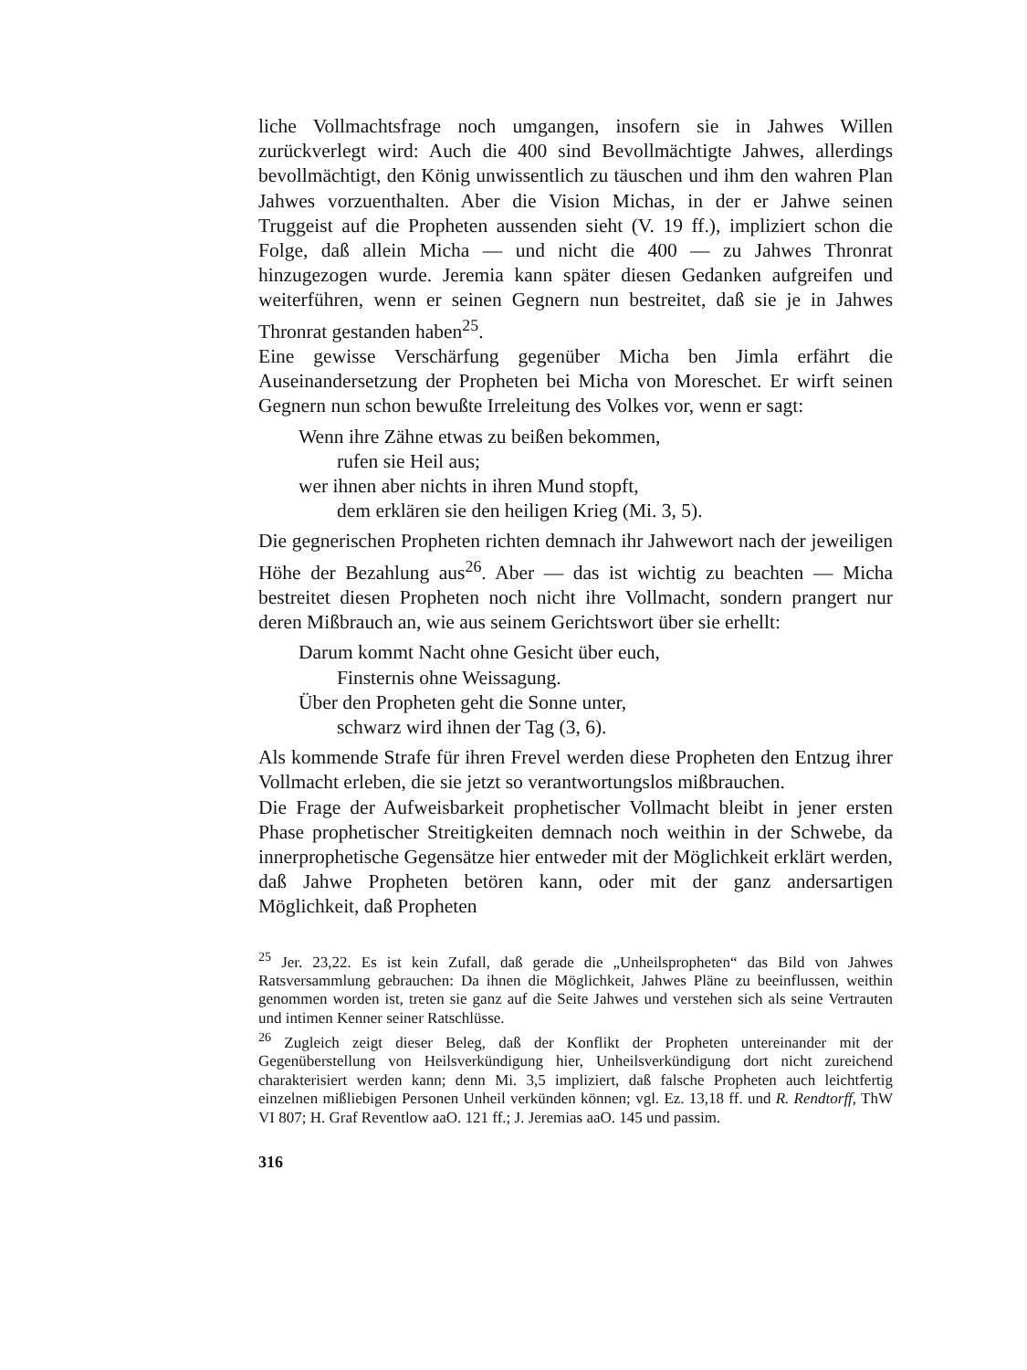liche Vollmachtsfrage noch umgangen, insofern sie in Jahwes Willen zurückverlegt wird: Auch die 400 sind Bevollmächtigte Jahwes, allerdings bevollmächtigt, den König unwissentlich zu täuschen und ihm den wahren Plan Jahwes vorzuenthalten. Aber die Vision Michas, in der er Jahwe seinen Truggeist auf die Propheten aussenden sieht (V. 19 ff.), impliziert schon die Folge, daß allein Micha — und nicht die 400 — zu Jahwes Thronrat hinzugezogen wurde. Jeremia kann später diesen Gedanken aufgreifen und weiterführen, wenn er seinen Gegnern nun bestreitet, daß sie je in Jahwes Thronrat gestanden haben<sup>25</sup>.
Eine gewisse Verschärfung gegenüber Micha ben Jimla erfährt die Auseinandersetzung der Propheten bei Micha von Moreschet. Er wirft seinen Gegnern nun schon bewußte Irreleitung des Volkes vor, wenn er sagt:
Wenn ihre Zähne etwas zu beißen bekommen,
rufen sie Heil aus;
wer ihnen aber nichts in ihren Mund stopft,
dem erklären sie den heiligen Krieg (Mi. 3, 5).
Die gegnerischen Propheten richten demnach ihr Jahwewort nach der jeweiligen Höhe der Bezahlung aus<sup>26</sup>. Aber — das ist wichtig zu beachten — Micha bestreitet diesen Propheten noch nicht ihre Vollmacht, sondern prangert nur deren Mißbrauch an, wie aus seinem Gerichtswort über sie erhellt:
Darum kommt Nacht ohne Gesicht über euch,
Finsternis ohne Weissagung.
Über den Propheten geht die Sonne unter,
schwarz wird ihnen der Tag (3, 6).
Als kommende Strafe für ihren Frevel werden diese Propheten den Entzug ihrer Vollmacht erleben, die sie jetzt so verantwortungslos mißbrauchen.
Die Frage der Aufweisbarkeit prophetischer Vollmacht bleibt in jener ersten Phase prophetischer Streitigkeiten demnach noch weithin in der Schwebe, da innerprophetische Gegensätze hier entweder mit der Möglichkeit erklärt werden, daß Jahwe Propheten betören kann, oder mit der ganz andersartigen Möglichkeit, daß Propheten
<sup>25</sup> Jer. 23,22. Es ist kein Zufall, daß gerade die „Unheilspropheten“ das Bild von Jahwes Ratsversammlung gebrauchen: Da ihnen die Möglichkeit, Jahwes Pläne zu beeinflussen, weithin genommen worden ist, treten sie ganz auf die Seite Jahwes und verstehen sich als seine Vertrauten und intimen Kenner seiner Ratschlüsse.
<sup>26</sup> Zugleich zeigt dieser Beleg, daß der Konflikt der Propheten untereinander mit der Gegenüberstellung von Heilsverkündigung hier, Unheilsverkündigung dort nicht zureichend charakterisiert werden kann; denn Mi. 3,5 impliziert, daß falsche Propheten auch leichtfertig einzelnen mißliebigen Personen Unheil verkünden können; vgl. Ez. 13,18 ff. und R. Rendtorff, ThW VI 807; H. Graf Reventlow aaO. 121 ff.; J. Jeremias aaO. 145 und passim.
316